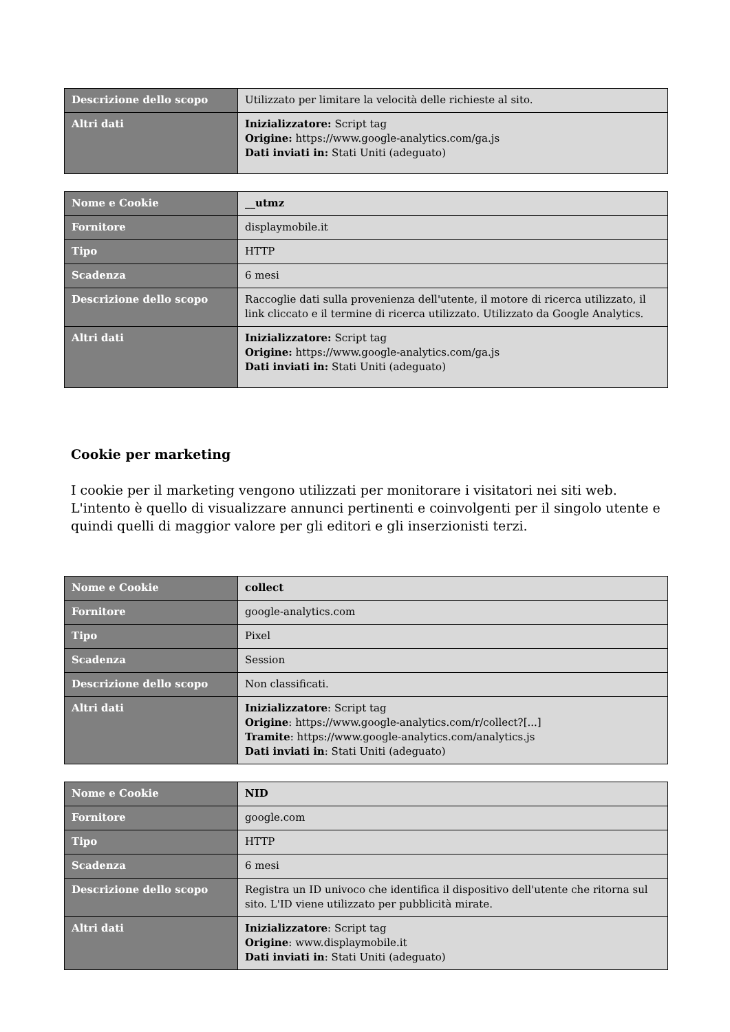| Descrizione dello scopo | Utilizzato per limitare la velocità delle richieste al sito. |
| Altri dati | Inizializzatore: Script tag Origine: https://www.google-analytics.com/ga.js Dati inviati in: Stati Uniti (adeguato) |
| Nome e Cookie | __utmz |
| Fornitore | displaymobile.it |
| Tipo | HTTP |
| Scadenza | 6 mesi |
| Descrizione dello scopo | Raccoglie dati sulla provenienza dell'utente, il motore di ricerca utilizzato, il link cliccato e il termine di ricerca utilizzato. Utilizzato da Google Analytics. |
| Altri dati | Inizializzatore: Script tag Origine: https://www.google-analytics.com/ga.js Dati inviati in: Stati Uniti (adeguato) |
Cookie per marketing
I cookie per il marketing vengono utilizzati per monitorare i visitatori nei siti web. L'intento è quello di visualizzare annunci pertinenti e coinvolgenti per il singolo utente e quindi quelli di maggior valore per gli editori e gli inserzionisti terzi.
| Nome e Cookie | collect |
| Fornitore | google-analytics.com |
| Tipo | Pixel |
| Scadenza | Session |
| Descrizione dello scopo | Non classificati. |
| Altri dati | Inizializzatore : Script tag Origine : https://www.google-analytics.com/r/collect?[...] Tramite : https://www.google-analytics.com/analytics.js Dati inviati in : Stati Uniti (adeguato) |
| Nome e Cookie | NID |
| Fornitore | google.com |
| Tipo | HTTP |
| Scadenza | 6 mesi |
| Descrizione dello scopo | Registra un ID univoco che identifica il dispositivo dell'utente che ritorna sul sito. L'ID viene utilizzato per pubblicità mirate. |
| Altri dati | Inizializzatore : Script tag Origine : www.displaymobile.it Dati inviati in : Stati Uniti (adeguato) |